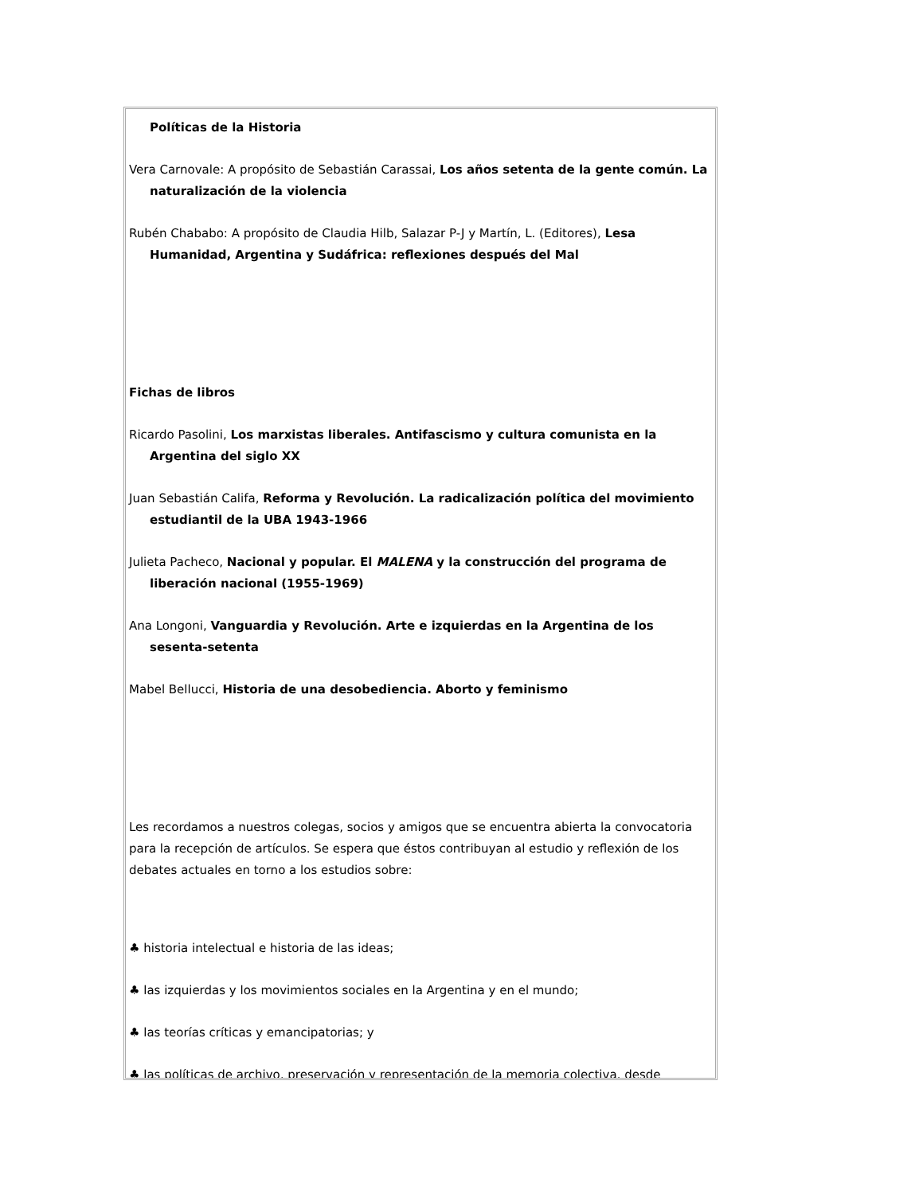Políticas de la Historia
Vera Carnovale: A propósito de Sebastián Carassai, Los años setenta de la gente común. La naturalización de la violencia
Rubén Chababo: A propósito de Claudia Hilb, Salazar P-J y Martín, L. (Editores), Lesa Humanidad, Argentina y Sudáfrica: reflexiones después del Mal
Fichas de libros
Ricardo Pasolini, Los marxistas liberales. Antifascismo y cultura comunista en la Argentina del siglo XX
Juan Sebastián Califa, Reforma y Revolución. La radicalización política del movimiento estudiantil de la UBA 1943-1966
Julieta Pacheco, Nacional y popular. El MALENA y la construcción del programa de liberación nacional (1955-1969)
Ana Longoni, Vanguardia y Revolución. Arte e izquierdas en la Argentina de los sesenta-setenta
Mabel Bellucci, Historia de una desobediencia. Aborto y feminismo
Les recordamos a nuestros colegas, socios y amigos que se encuentra abierta la convocatoria para la recepción de artículos. Se espera que éstos contribuyan al estudio y reflexión de los debates actuales en torno a los estudios sobre:
♣ historia intelectual e historia de las ideas;
♣ las izquierdas y los movimientos sociales en la Argentina y en el mundo;
♣ las teorías críticas y emancipatorias; y
♣ las políticas de archivo, preservación y representación de la memoria colectiva, desde